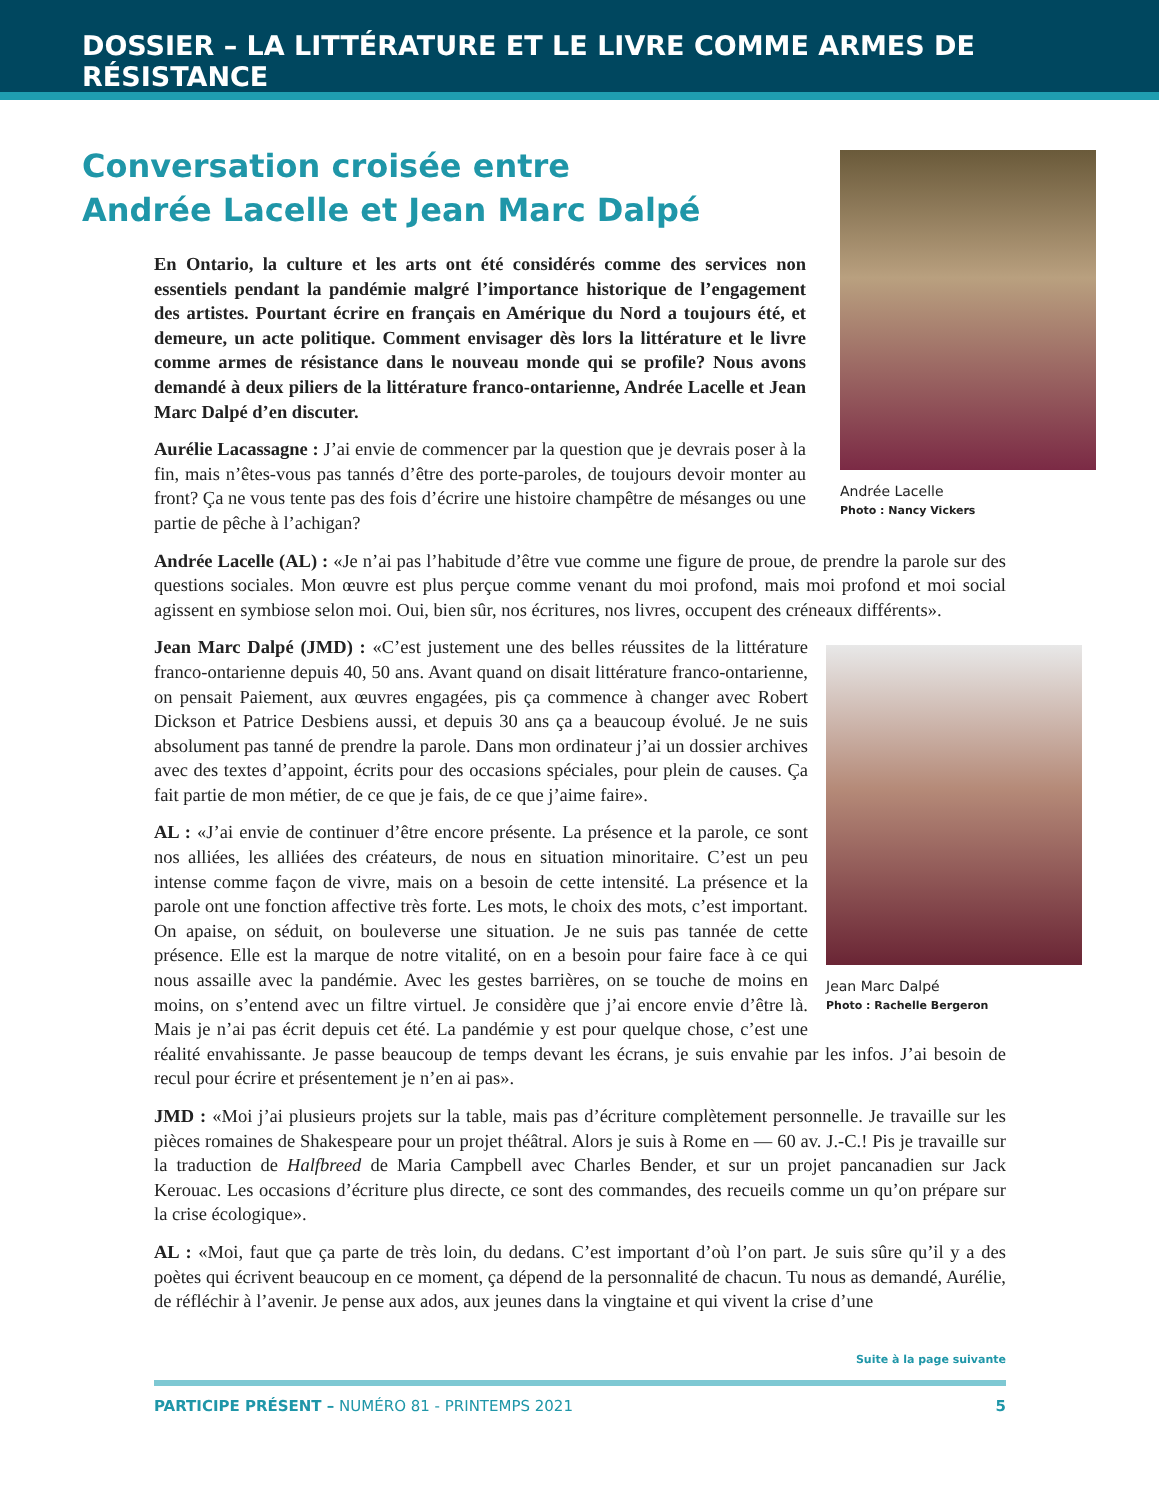DOSSIER – LA LITTÉRATURE ET LE LIVRE COMME ARMES DE RÉSISTANCE
Andrée Lacelle
Photo : Nancy Vickers
Conversation croisée entre
Andrée Lacelle et Jean Marc Dalpé
En Ontario, la culture et les arts ont été considérés comme des services non essentiels pendant la pandémie malgré l’importance historique de l’engagement des artistes. Pourtant écrire en français en Amérique du Nord a toujours été, et demeure, un acte politique. Comment envisager dès lors la littérature et le livre comme armes de résistance dans le nouveau monde qui se profile? Nous avons demandé à deux piliers de la littérature franco-ontarienne, Andrée Lacelle et Jean Marc Dalpé d’en discuter.
Aurélie Lacassagne : J’ai envie de commencer par la question que je devrais poser à la fin, mais n’êtes-vous pas tannés d’être des porte-paroles, de toujours devoir monter au front? Ça ne vous tente pas des fois d’écrire une histoire champêtre de mésanges ou une partie de pêche à l’achigan?
Andrée Lacelle (AL) : «Je n’ai pas l’habitude d’être vue comme une figure de proue, de prendre la parole sur des questions sociales. Mon œuvre est plus perçue comme venant du moi profond, mais moi profond et moi social agissent en symbiose selon moi. Oui, bien sûr, nos écritures, nos livres, occupent des créneaux différents».
Jean Marc Dalpé
Photo : Rachelle Bergeron
Jean Marc Dalpé (JMD) : «C’est justement une des belles réussites de la littérature franco-ontarienne depuis 40, 50 ans. Avant quand on disait littérature franco-ontarienne, on pensait Paiement, aux œuvres engagées, pis ça commence à changer avec Robert Dickson et Patrice Desbiens aussi, et depuis 30 ans ça a beaucoup évolué. Je ne suis absolument pas tanné de prendre la parole. Dans mon ordinateur j’ai un dossier archives avec des textes d’appoint, écrits pour des occasions spéciales, pour plein de causes. Ça fait partie de mon métier, de ce que je fais, de ce que j’aime faire».
AL : «J’ai envie de continuer d’être encore présente. La présence et la parole, ce sont nos alliées, les alliées des créateurs, de nous en situation minoritaire. C’est un peu intense comme façon de vivre, mais on a besoin de cette intensité. La présence et la parole ont une fonction affective très forte. Les mots, le choix des mots, c’est important. On apaise, on séduit, on bouleverse une situation. Je ne suis pas tannée de cette présence. Elle est la marque de notre vitalité, on en a besoin pour faire face à ce qui nous assaille avec la pandémie. Avec les gestes barrières, on se touche de moins en moins, on s’entend avec un filtre virtuel. Je considère que j’ai encore envie d’être là. Mais je n’ai pas écrit depuis cet été. La pandémie y est pour quelque chose, c’est une réalité envahissante. Je passe beaucoup de temps devant les écrans, je suis envahie par les infos. J’ai besoin de recul pour écrire et présentement je n’en ai pas».
JMD : «Moi j’ai plusieurs projets sur la table, mais pas d’écriture complètement personnelle. Je travaille sur les pièces romaines de Shakespeare pour un projet théâtral. Alors je suis à Rome en — 60 av. J.-C.! Pis je travaille sur la traduction de Halfbreed de Maria Campbell avec Charles Bender, et sur un projet pancanadien sur Jack Kerouac. Les occasions d’écriture plus directe, ce sont des commandes, des recueils comme un qu’on prépare sur la crise écologique».
AL : «Moi, faut que ça parte de très loin, du dedans. C’est important d’où l’on part. Je suis sûre qu’il y a des poètes qui écrivent beaucoup en ce moment, ça dépend de la personnalité de chacun. Tu nous as demandé, Aurélie, de réfléchir à l’avenir. Je pense aux ados, aux jeunes dans la vingtaine et qui vivent la crise d’une
Suite à la page suivante
PARTICIPE PRÉSENT – NUMÉRO 81 - PRINTEMPS 2021 5